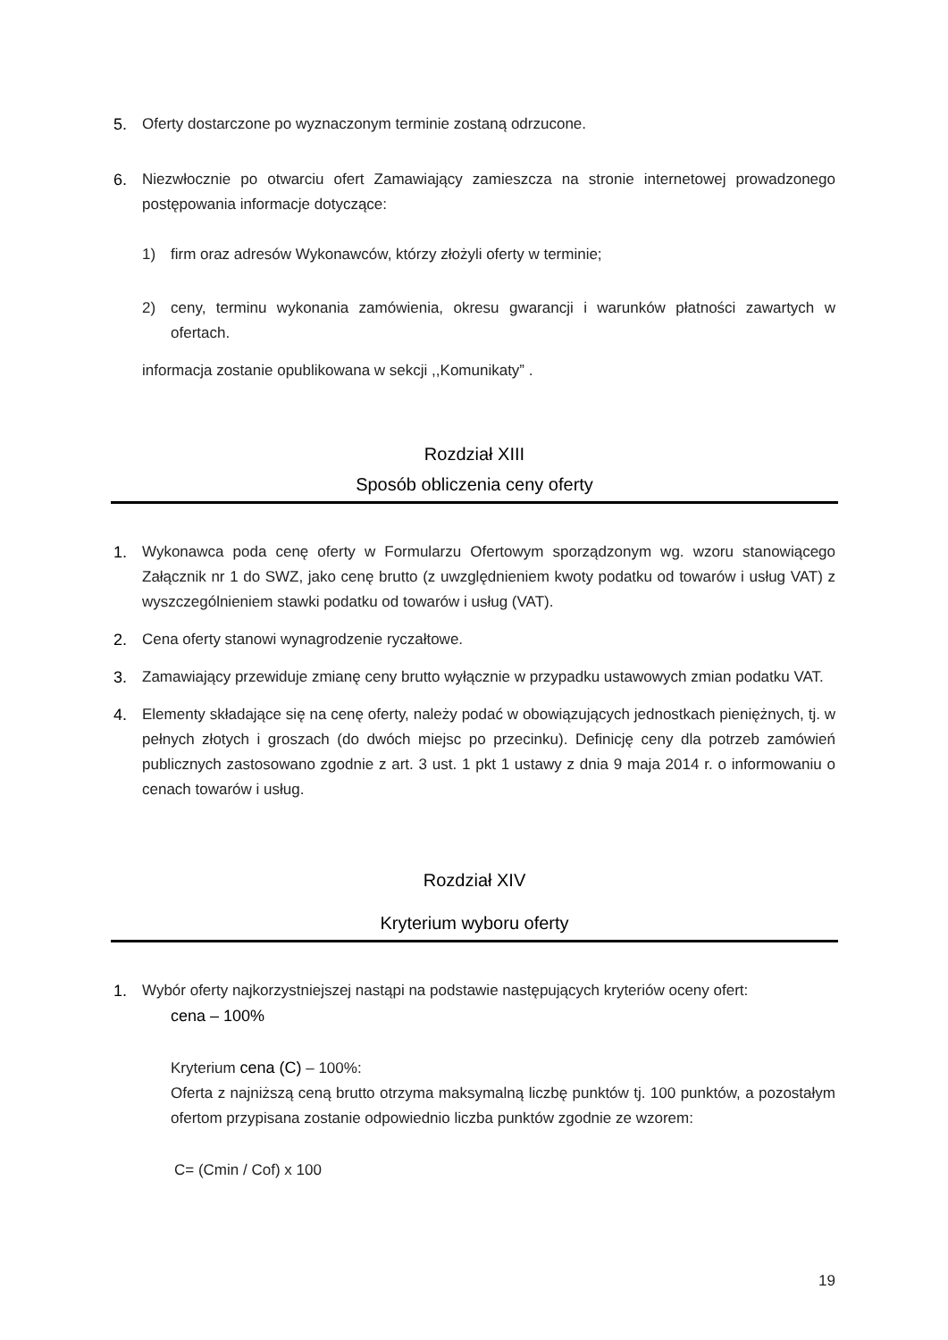5. Oferty dostarczone po wyznaczonym terminie zostaną odrzucone.
6. Niezwłocznie po otwarciu ofert Zamawiający zamieszcza na stronie internetowej prowadzonego postępowania informacje dotyczące:
1) firm oraz adresów Wykonawców, którzy złożyli oferty w terminie;
2) ceny, terminu wykonania zamówienia, okresu gwarancji i warunków płatności zawartych w ofertach.
informacja zostanie opublikowana w sekcji ,,Komunikaty” .
Rozdział XIII
Sposób obliczenia ceny oferty
1. Wykonawca poda cenę oferty w Formularzu Ofertowym sporządzonym wg. wzoru stanowiącego Załącznik nr 1 do SWZ, jako cenę brutto (z uwzględnieniem kwoty podatku od towarów i usług VAT) z wyszczególnieniem stawki podatku od towarów i usług (VAT).
2. Cena oferty stanowi wynagrodzenie ryczałtowe.
3. Zamawiający przewiduje zmianę ceny brutto wyłącznie w przypadku ustawowych zmian podatku VAT.
4. Elementy składające się na cenę oferty, należy podać w obowiązujących jednostkach pieniężnych, tj. w pełnych złotych i groszach (do dwóch miejsc po przecinku). Definicję ceny dla potrzeb zamówień publicznych zastosowano zgodnie z art. 3 ust. 1 pkt 1 ustawy z dnia 9 maja 2014 r. o informowaniu o cenach towarów i usług.
Rozdział XIV
Kryterium wyboru oferty
1. Wybór oferty najkorzystniejszej nastąpi na podstawie następujących kryteriów oceny ofert:
cena – 100%
Kryterium cena (C) – 100%:
Oferta z najniższą ceną brutto otrzyma maksymalną liczbę punktów tj. 100 punktów, a pozostałym ofertom przypisana zostanie odpowiednio liczba punktów zgodnie ze wzorem:
C= (Cmin / Cof) x 100
19